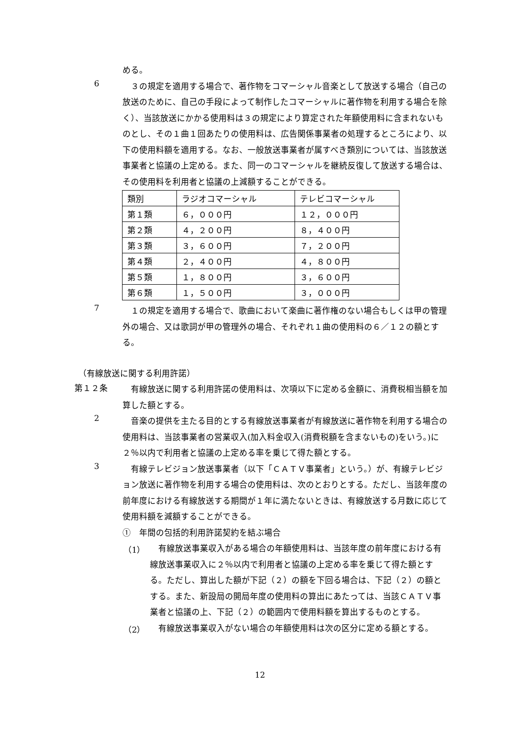める。
6
　３の規定を適用する場合で、著作物をコマーシャル音楽として放送する場合（自己の放送のために、自己の手段によって制作したコマーシャルに著作物を利用する場合を除く）、当該放送にかかる使用料は３の規定により算定された年額使用料に含まれないものとし、その１曲１回あたりの使用料は、広告関係事業者の処理するところにより、以下の使用料額を適用する。なお、一般放送事業者が属すべき類別については、当該放送事業者と協議の上定める。また、同一のコマーシャルを継続反復して放送する場合は、その使用料を利用者と協議の上減額することができる。
| 類別 | ラジオコマーシャル | テレビコマーシャル |
| 第１類 | ６，０００円 | １２，０００円 |
| 第２類 | ４，２００円 | ８，４００円 |
| 第３類 | ３，６００円 | ７，２００円 |
| 第４類 | ２，４００円 | ４，８００円 |
| 第５類 | １，８００円 | ３，６００円 |
| 第６類 | １，５００円 | ３，０００円 |
7
　１の規定を適用する場合で、歌曲において楽曲に著作権のない場合もしくは甲の管理外の場合、又は歌詞が甲の管理外の場合、それぞれ１曲の使用料の６／１２の額とする。
（有線放送に関する利用許諾）
第１２条
　有線放送に関する利用許諾の使用料は、次項以下に定める金額に、消費税相当額を加算した額とする。
2
　音楽の提供を主たる目的とする有線放送事業者が有線放送に著作物を利用する場合の使用料は、当該事業者の営業収入(加入料金収入(消費税額を含まないもの)をいう。)に２％以内で利用者と協議の上定める率を乗じて得た額とする。
3
　有線テレビジョン放送事業者（以下「ＣＡＴＶ事業者」という。）が、有線テレビジョン放送に著作物を利用する場合の使用料は、次のとおりとする。ただし、当該年度の前年度における有線放送する期間が１年に満たないときは、有線放送する月数に応じて使用料額を減額することができる。
①　年間の包括的利用許諾契約を結ぶ場合
（1）
　有線放送事業収入がある場合の年額使用料は、当該年度の前年度における有線放送事業収入に２％以内で利用者と協議の上定める率を乗じて得た額とする。ただし、算出した額が下記（２）の額を下回る場合は、下記（２）の額とする。また、新設局の開局年度の使用料の算出にあたっては、当該ＣＡＴＶ事業者と協議の上、下記（２）の範囲内で使用料額を算出するものとする。
（2）
　有線放送事業収入がない場合の年額使用料は次の区分に定める額とする。
12